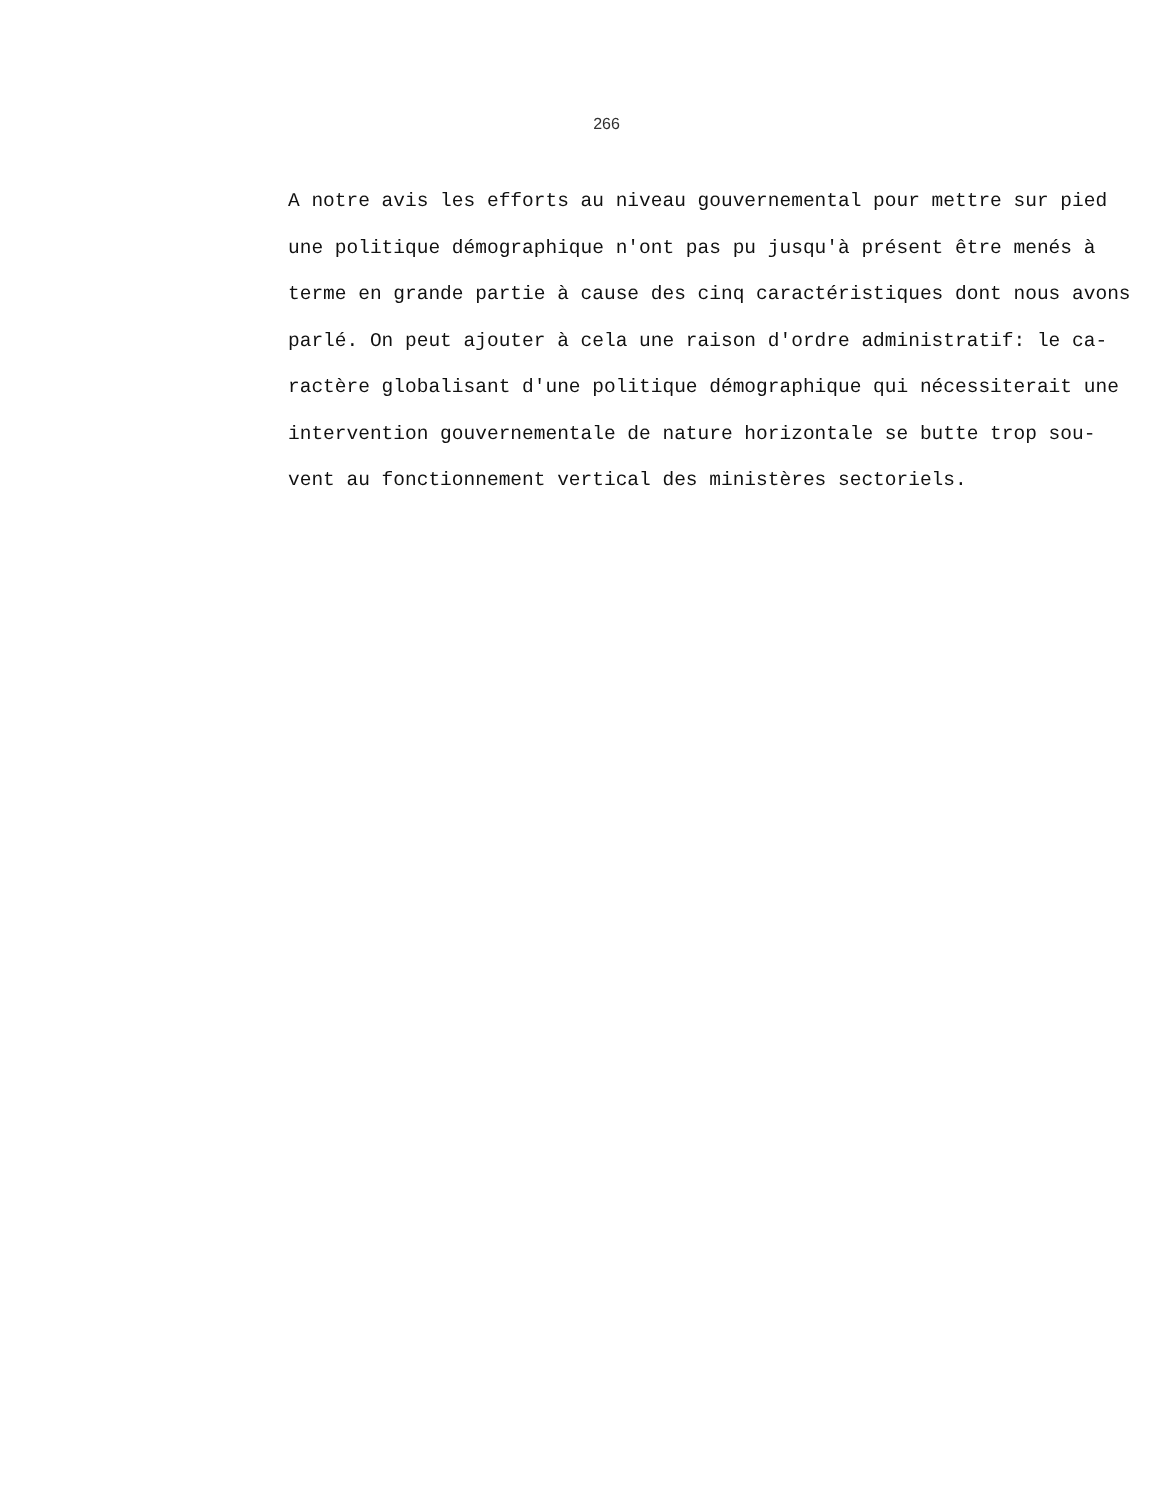266
A notre avis les efforts au niveau gouvernemental pour mettre sur pied
une politique démographique n'ont pas pu jusqu'à présent être menés à
terme en grande partie à cause des cinq caractéristiques dont nous avons
parlé. On peut ajouter à cela une raison d'ordre administratif: le ca-
ractère globalisant d'une politique démographique qui nécessiterait une
intervention gouvernementale de nature horizontale se butte trop sou-
vent au fonctionnement vertical des ministères sectoriels.